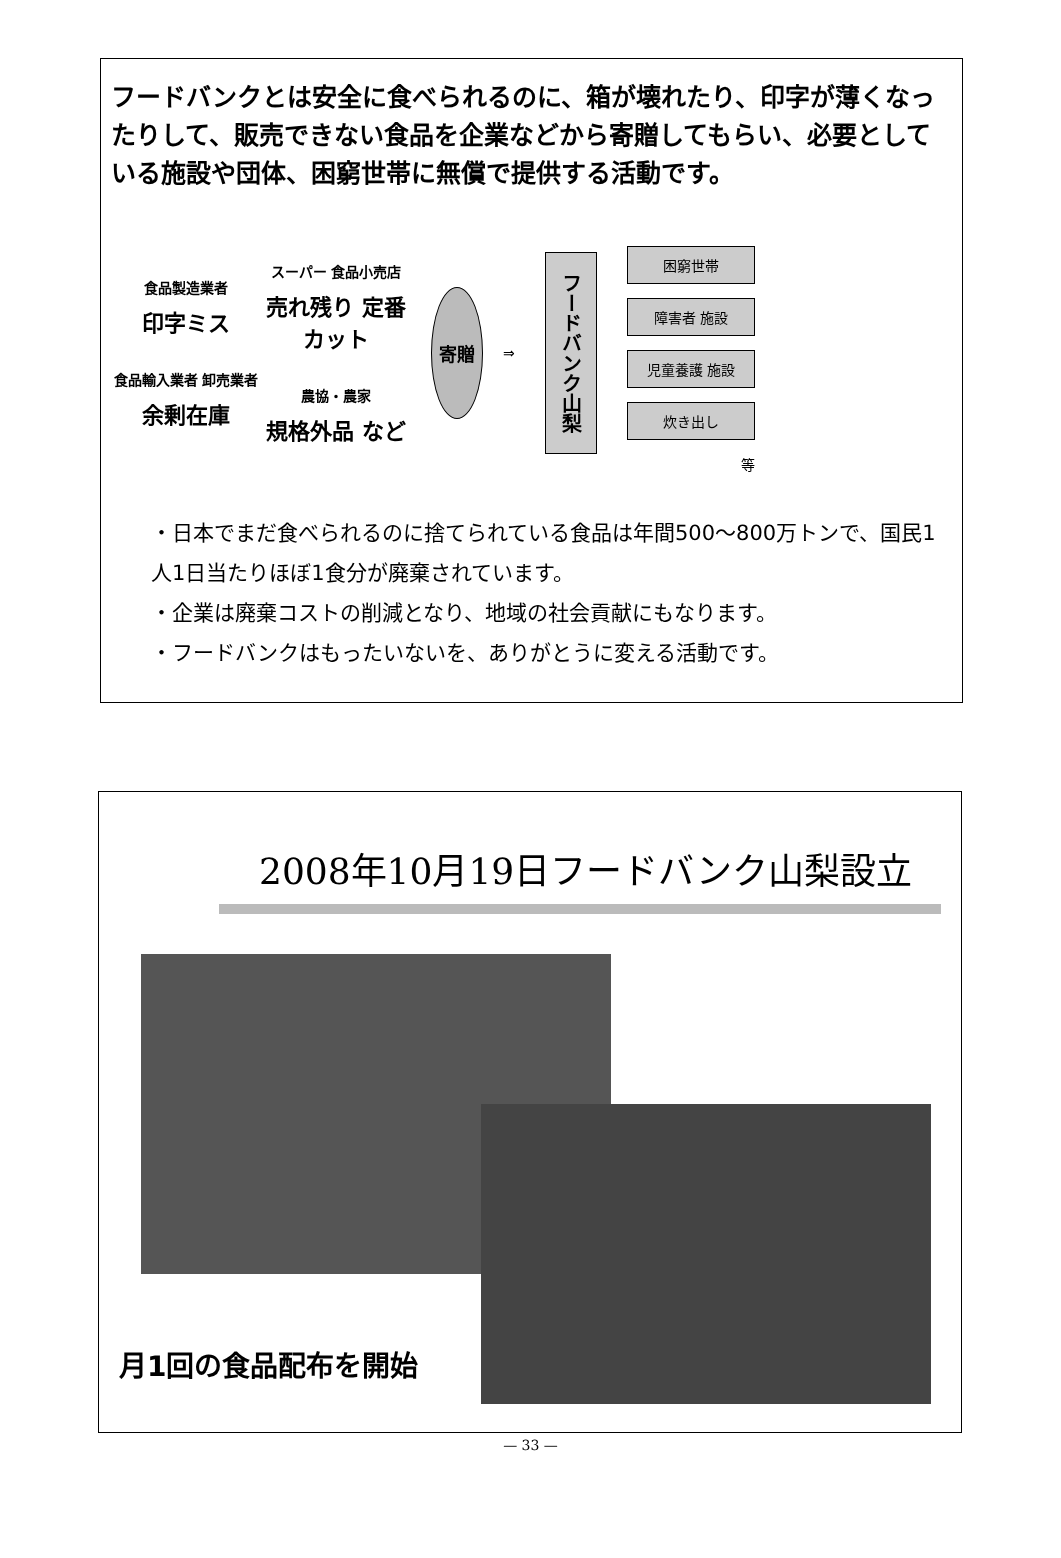フードバンクとは安全に食べられるのに、箱が壊れたり、印字が薄くなったりして、販売できない食品を企業などから寄贈してもらい、必要としている施設や団体、困窮世帯に無償で提供する活動です。
食品製造業者
印字ミス
食品輸入業者 卸売業者
余剰在庫
スーパー 食品小売店
売れ残り 定番カット
農協・農家
規格外品 など
寄贈
⇒
フードバンク山梨
困窮世帯
障害者 施設
児童養護 施設
炊き出し
等
・日本でまだ食べられるのに捨てられている食品は年間500～800万トンで、国民1人1日当たりほぼ1食分が廃棄されています。
・企業は廃棄コストの削減となり、地域の社会貢献にもなります。
・フードバンクはもったいないを、ありがとうに変える活動です。
2008年10月19日フードバンク山梨設立
月1回の食品配布を開始
— 33 —